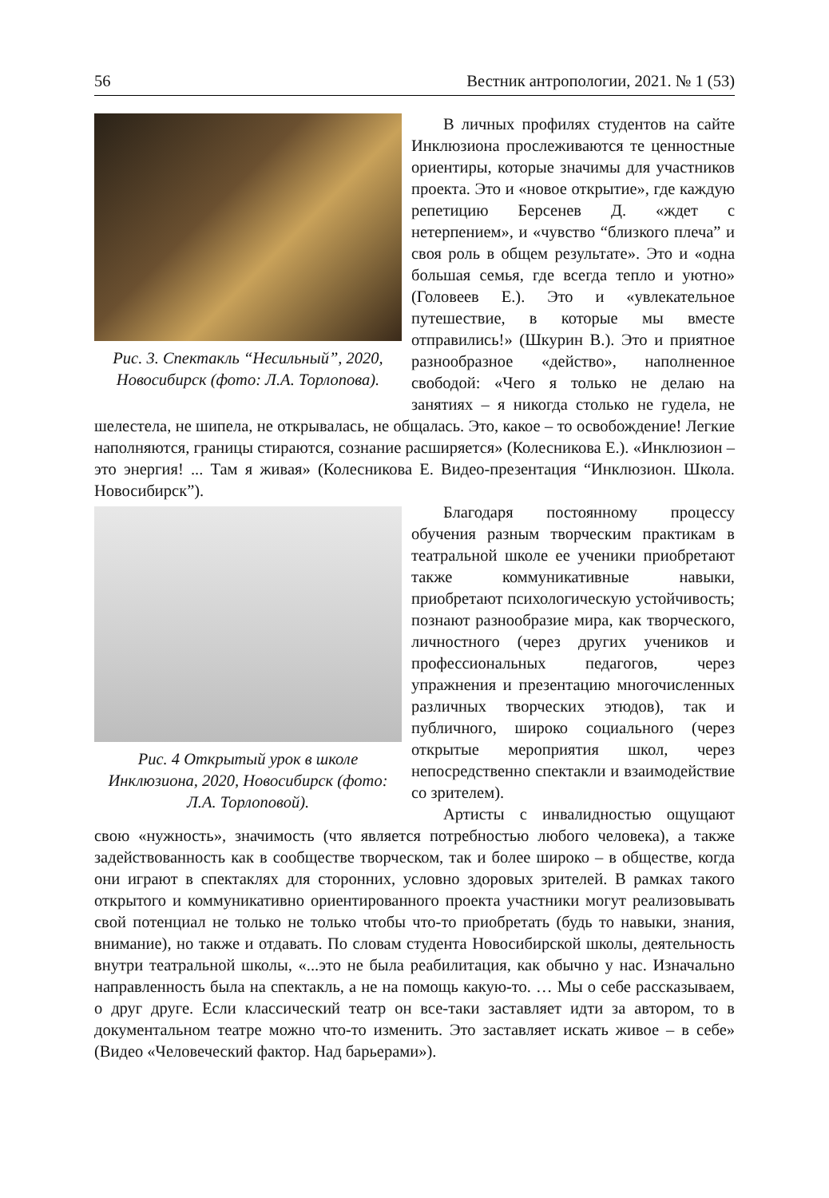56 Вестник антропологии, 2021. № 1 (53)
Рис. 3. Спектакль “Несильный”, 2020, Новосибирск (фото: Л.А. Торлопова).
В личных профилях студентов на сайте Инклюзиона прослеживаются те ценностные ориентиры, которые значимы для участников проекта. Это и «новое открытие», где каждую репетицию Берсенев Д. «ждет с нетерпением», и «чувство “близкого плеча” и своя роль в общем результате». Это и «одна большая семья, где всегда тепло и уютно» (Головеев Е.). Это и «увлекательное путешествие, в которые мы вместе отправились!» (Шкурин В.). Это и приятное разнообразное «действо», наполненное свободой: «Чего я только не делаю на занятиях – я никогда столько не гудела, не шелестела, не шипела, не открывалась, не общалась. Это, какое – то освобождение! Легкие наполняются, границы стираются, сознание расширяется» (Колесникова Е.). «Инклюзион – это энергия! ... Там я живая» (Колесникова Е. Видео-презентация “Инклюзион. Школа. Новосибирск”).
Рис. 4 Открытый урок в школе Инклюзиона, 2020, Новосибирск (фото: Л.А. Торлоповой).
Благодаря постоянному процессу обучения разным творческим практикам в театральной школе ее ученики приобретают также коммуникативные навыки, приобретают психологическую устойчивость; познают разнообразие мира, как творческого, личностного (через других учеников и профессиональных педагогов, через упражнения и презентацию многочисленных различных творческих этюдов), так и публичного, широко социального (через открытые мероприятия школ, через непосредственно спектакли и взаимодействие со зрителем).
Артисты с инвалидностью ощущают свою «нужность», значимость (что является потребностью любого человека), а также задействованность как в сообществе творческом, так и более широко – в обществе, когда они играют в спектаклях для сторонних, условно здоровых зрителей. В рамках такого открытого и коммуникативно ориентированного проекта участники могут реализовывать свой потенциал не только не только чтобы что-то приобретать (будь то навыки, знания, внимание), но также и отдавать. По словам студента Новосибирской школы, деятельность внутри театральной школы, «...это не была реабилитация, как обычно у нас. Изначально направленность была на спектакль, а не на помощь какую-то. … Мы о себе рассказываем, о друг друге. Если классический театр он все-таки заставляет идти за автором, то в документальном театре можно что-то изменить. Это заставляет искать живое – в себе» (Видео «Человеческий фактор. Над барьерами»).